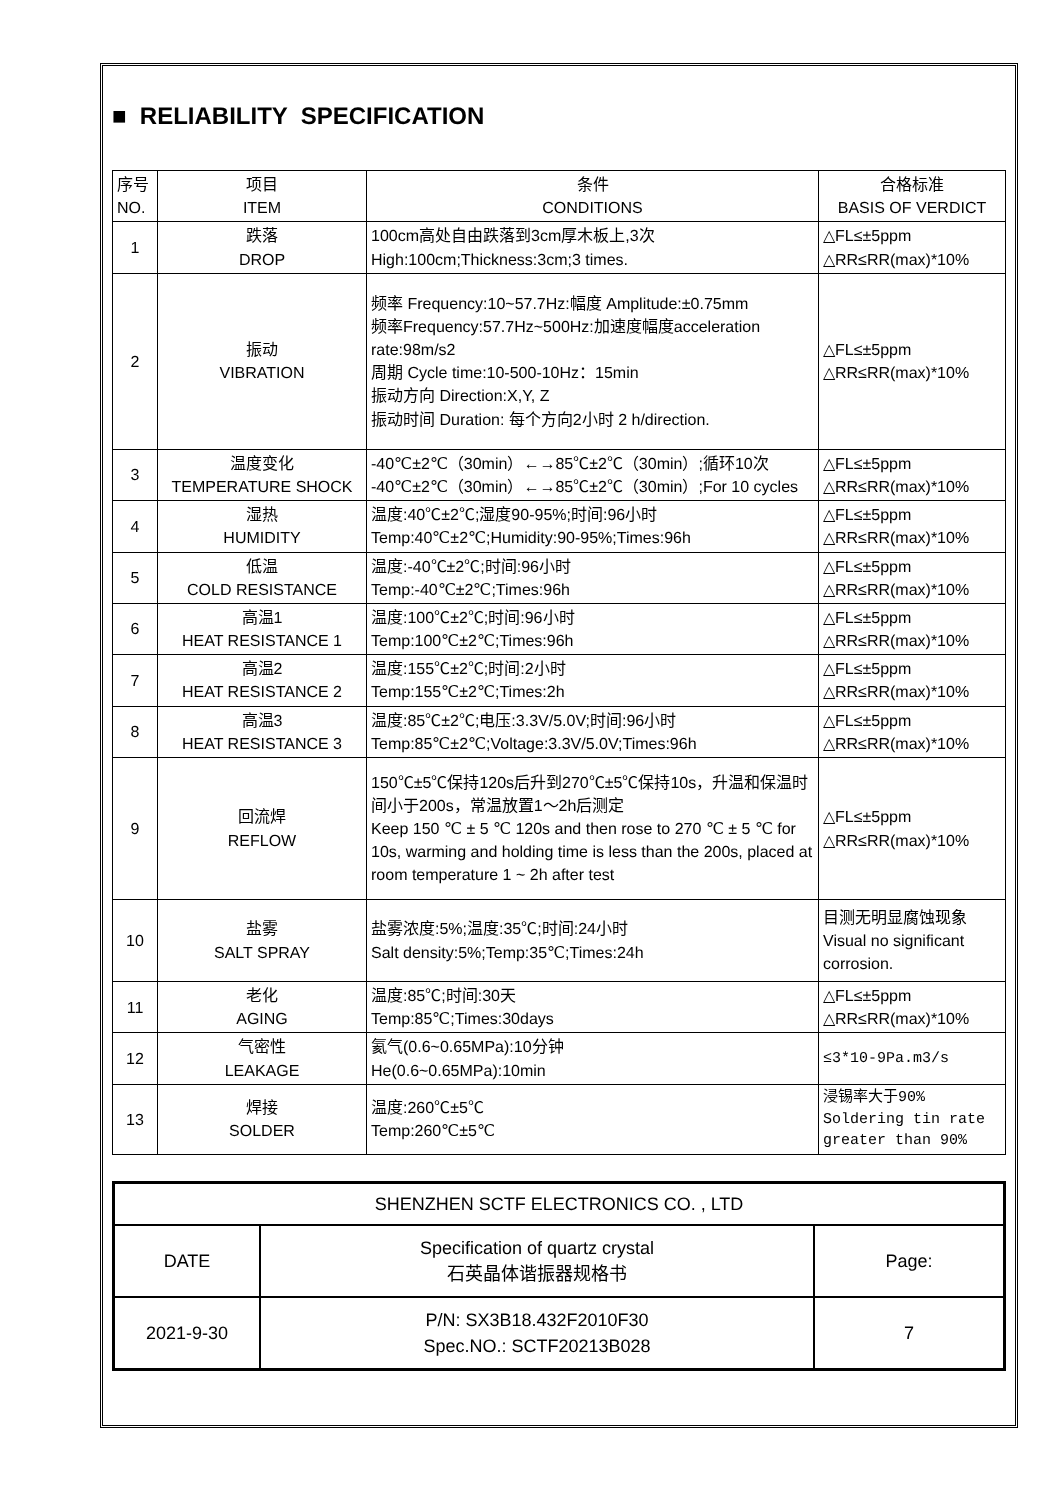■ RELIABILITY SPECIFICATION
| 序号 NO. | 项目 ITEM | 条件 CONDITIONS | 合格标准 BASIS OF VERDICT |
| 1 | 跌落 DROP | 100cm高处自由跌落到3cm厚木板上,3次 High:100cm;Thickness:3cm;3 times. | △FL≤±5ppm △RR≤RR(max)*10% |
| 2 | 振动 VIBRATION | 频率 Frequency:10~57.7Hz:幅度 Amplitude:±0.75mm 频率Frequency:57.7Hz~500Hz:加速度幅度acceleration rate:98m/s2 周期 Cycle time:10-500-10Hz：15min 振动方向 Direction:X,Y, Z 振动时间 Duration: 每个方向2小时 2 h/direction. | △FL≤±5ppm △RR≤RR(max)*10% |
| 3 | 温度变化 TEMPERATURE SHOCK | -40℃±2℃（30min）←→85℃±2℃（30min）;循环10次 -40℃±2℃（30min）←→85℃±2℃（30min）;For 10 cycles | △FL≤±5ppm △RR≤RR(max)*10% |
| 4 | 湿热 HUMIDITY | 温度:40℃±2℃;湿度90-95%;时间:96小时 Temp:40℃±2℃;Humidity:90-95%;Times:96h | △FL≤±5ppm △RR≤RR(max)*10% |
| 5 | 低温 COLD RESISTANCE | 温度:-40℃±2℃;时间:96小时 Temp:-40℃±2℃;Times:96h | △FL≤±5ppm △RR≤RR(max)*10% |
| 6 | 高温1 HEAT RESISTANCE 1 | 温度:100℃±2℃;时间:96小时 Temp:100℃±2℃;Times:96h | △FL≤±5ppm △RR≤RR(max)*10% |
| 7 | 高温2 HEAT RESISTANCE 2 | 温度:155℃±2℃;时间:2小时 Temp:155℃±2℃;Times:2h | △FL≤±5ppm △RR≤RR(max)*10% |
| 8 | 高温3 HEAT RESISTANCE 3 | 温度:85℃±2℃;电压:3.3V/5.0V;时间:96小时 Temp:85℃±2℃;Voltage:3.3V/5.0V;Times:96h | △FL≤±5ppm △RR≤RR(max)*10% |
| 9 | 回流焊 REFLOW | 150℃±5℃保持120s后升到270℃±5℃保持10s，升温和保温时间小于200s，常温放置1～2h后测定 Keep 150 ℃ ± 5 ℃ 120s and then rose to 270 ℃ ± 5 ℃ for 10s, warming and holding time is less than the 200s, placed at room temperature 1 ~ 2h after test | △FL≤±5ppm △RR≤RR(max)*10% |
| 10 | 盐雾 SALT SPRAY | 盐雾浓度:5%;温度:35℃;时间:24小时 Salt density:5%;Temp:35℃;Times:24h | 目测无明显腐蚀现象 Visual no significant corrosion. |
| 11 | 老化 AGING | 温度:85℃;时间:30天 Temp:85℃;Times:30days | △FL≤±5ppm △RR≤RR(max)*10% |
| 12 | 气密性 LEAKAGE | 氦气(0.6~0.65MPa):10分钟 He(0.6~0.65MPa):10min | ≤3*10-9Pa.m3/s |
| 13 | 焊接 SOLDER | 温度:260℃±5℃ Temp:260℃±5℃ | 浸锡率大于90% Soldering tin rate greater than 90% |
| SHENZHEN SCTF ELECTRONICS CO. , LTD | | |
| DATE | Specification of quartz crystal 石英晶体谐振器规格书 | Page: |
| 2021-9-30 | P/N: SX3B18.432F2010F30 Spec.NO.: SCTF20213B028 | 7 |